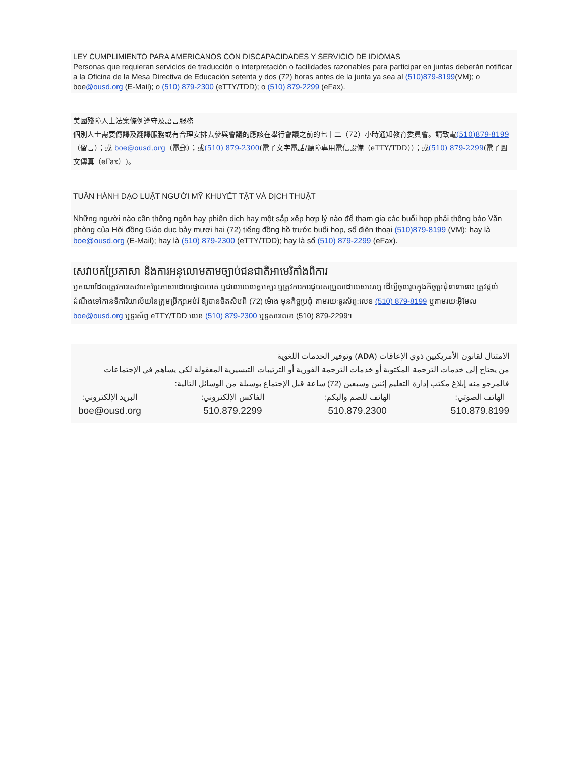LEY CUMPLIMIENTO PARA AMERICANOS CON DISCAPACIDADES Y SERVICIO DE IDIOMAS
Personas que requieran servicios de traducción o interpretación o facilidades razonables para participar en juntas deberán notificar a la Oficina de la Mesa Directiva de Educación setenta y dos (72) horas antes de la junta ya sea al (510)879-8199(VM); o boe@ousd.org (E-Mail); o (510) 879-2300 (eTTY/TDD); o (510) 879-2299 (eFax).
美國殘障人士法案條例遵守及語言服務
個別人士需要傳譯及翻譯服務或有合理安排去參與會議的應該在舉行會議之前的七十二（72）小時通知教育委員會。請致電(510)879-8199（留言）；或 boe@ousd.org（電郵）；或(510) 879-2300(電子文字電話/聽障專用電信設備（eTTY/TDD））；或(510) 879-2299(電子圖文傳真（eFax）)。
TUÂN HÀNH ĐẠO LUẬT NGƯỜI MỸ KHUYẾT TẬT VÀ DỊCH THUẬT
Những người nào cần thông ngôn hay phiên dịch hay một sắp xếp hợp lý nào để tham gia các buổi họp phải thông báo Văn phòng của Hội đồng Giáo dục bảy mươi hai (72) tiếng đồng hồ trước buổi họp, số điện thoại (510)879-8199 (VM); hay là boe@ousd.org (E-Mail); hay là (510) 879-2300 (eTTY/TDD); hay là số (510) 879-2299 (eFax).
សេវាបកប្រែភាសា និងការអនុលោមតាមច្បាប់ជនជាតិអាមេរិកាំងពិការ
អ្នកណាដែលត្រូវការសេវាបកប្រែភាសាដោយផ្ទាល់មាត់ ឬជាលាយលក្ខអក្សរ ឬត្រូវការការជួយសម្រួលដោយសមរម្យ ដើម្បីចូលរួមក្នុងកិច្ចប្រជុំនានានោះ ត្រូវផ្តល់ដំណឹងទៅកាន់ទីការិយាល័យនៃក្រុមប្រឹក្សាអប់រំ ឱ្យបានចិតសិបពី (72) ម៉ោង មុនកិច្ចប្រជុំ តាមរយៈទូរស័ព្ទ:លេខ (510) 879-8199 ឬតាមរយៈអ៊ីមែល boe@ousd.org ឬទូរស័ព្ទ eTTY/TDD លេខ (510) 879-2300 ឬទូសារលេខ (510) 879-2299។
الامتثال لقانون الأمريكيين ذوي الإعاقات (ADA) وتوفير الخدمات اللغوية
من يحتاج إلى خدمات الترجمة المكتوبة أو خدمات الترجمة الفورية أو الترتيبات التيسيرية المعقولة لكي يساهم في الإجتماعات فالمرجو منه إبلاغ مكتب إدارة التعليم إثنين وسبعين (72) ساعة قبل الإجتماع بوسيلة من الوسائل التالية:
الهاتف الصوتي:
510.879.8199
الهاتف للصم والبكم:
510.879.2300
الفاكس الإلكتروني:
510.879.2299
البريد الإلكتروني:
boe@ousd.org